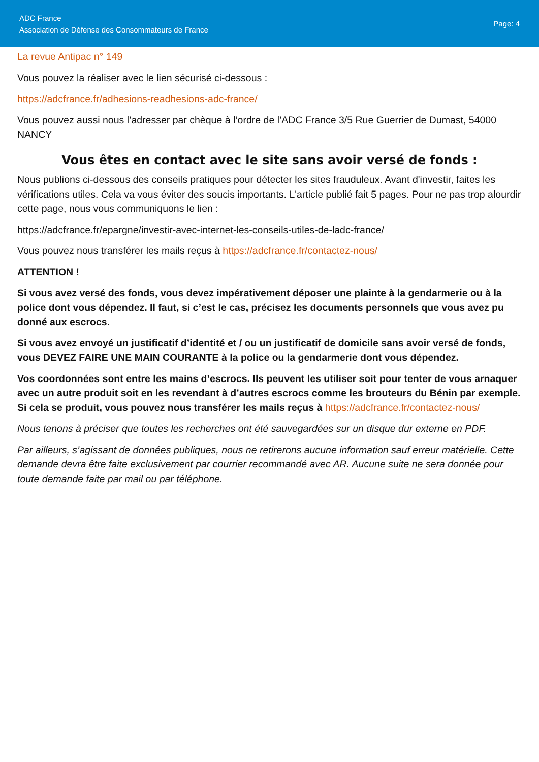ADC France
Association de Défense des Consommateurs de France
Page: 4
La revue Antipac n° 149
Vous pouvez la réaliser avec le lien sécurisé ci-dessous :
https://adcfrance.fr/adhesions-readhesions-adc-france/
Vous pouvez aussi nous l’adresser par chèque à l’ordre de l’ADC France 3/5 Rue Guerrier de Dumast, 54000 NANCY
Vous êtes en contact avec le site sans avoir versé de fonds :
Nous publions ci-dessous des conseils pratiques pour détecter les sites frauduleux. Avant d'investir, faites les vérifications utiles. Cela va vous éviter des soucis importants. L'article publié fait 5 pages. Pour ne pas trop alourdir cette page, nous vous communiquons le lien :
https://adcfrance.fr/epargne/investir-avec-internet-les-conseils-utiles-de-ladc-france/
Vous pouvez nous transférer les mails reçus à https://adcfrance.fr/contactez-nous/
ATTENTION !
Si vous avez versé des fonds, vous devez impérativement déposer une plainte à la gendarmerie ou à la police dont vous dépendez. Il faut, si c’est le cas, précisez les documents personnels que vous avez pu donné aux escrocs.
Si vous avez envoyé un justificatif d’identité et / ou un justificatif de domicile sans avoir versé de fonds, vous DEVEZ FAIRE UNE MAIN COURANTE à la police ou la gendarmerie dont vous dépendez.
Vos coordonnées sont entre les mains d’escrocs. Ils peuvent les utiliser soit pour tenter de vous arnaquer avec un autre produit soit en les revendant à d’autres escrocs comme les brouteurs du Bénin par exemple. Si cela se produit, vous pouvez nous transférer les mails reçus à https://adcfrance.fr/contactez-nous/
Nous tenons à préciser que toutes les recherches ont été sauvegardées sur un disque dur externe en PDF.
Par ailleurs, s’agissant de données publiques, nous ne retirerons aucune information sauf erreur matérielle. Cette demande devra être faite exclusivement par courrier recommandé avec AR. Aucune suite ne sera donnée pour toute demande faite par mail ou par téléphone.